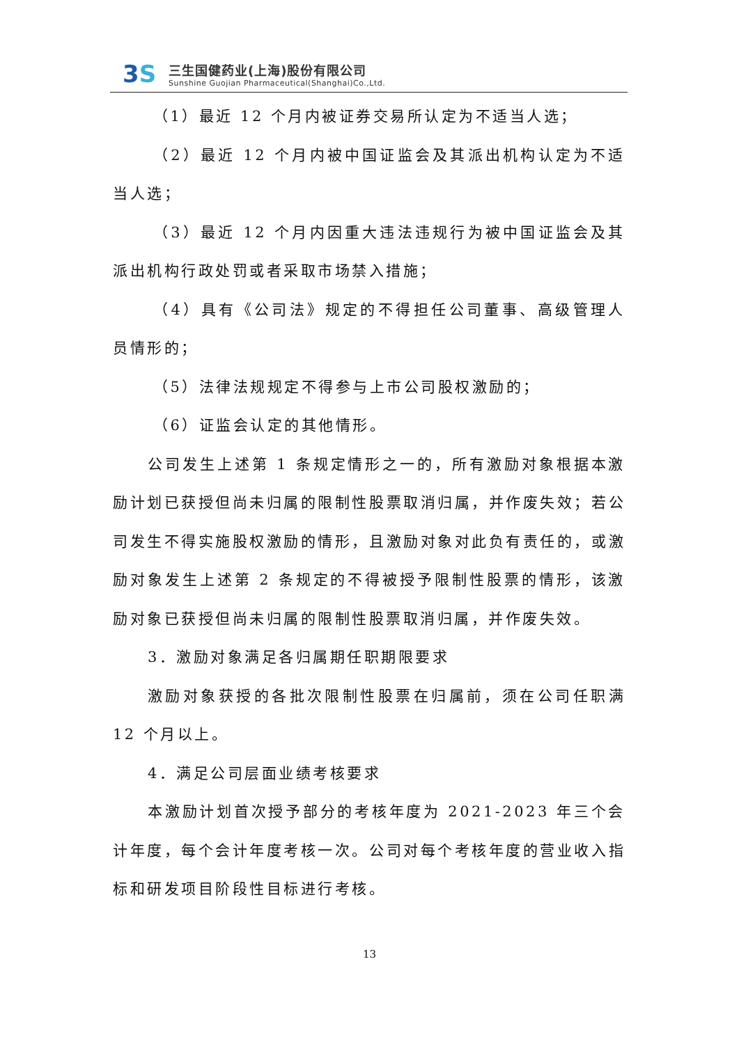3 S
三生国健药业(上海)股份有限公司
Sunshine Guojian Pharmaceutical(Shanghai)Co.,Ltd.
（1）最近 12 个月内被证券交易所认定为不适当人选；
（2）最近 12 个月内被中国证监会及其派出机构认定为不适当人选；
（3）最近 12 个月内因重大违法违规行为被中国证监会及其派出机构行政处罚或者采取市场禁入措施；
（4）具有《公司法》规定的不得担任公司董事、高级管理人员情形的；
（5）法律法规规定不得参与上市公司股权激励的；
（6）证监会认定的其他情形。
公司发生上述第 1 条规定情形之一的，所有激励对象根据本激励计划已获授但尚未归属的限制性股票取消归属，并作废失效；若公司发生不得实施股权激励的情形，且激励对象对此负有责任的，或激励对象发生上述第 2 条规定的不得被授予限制性股票的情形，该激励对象已获授但尚未归属的限制性股票取消归属，并作废失效。
3．激励对象满足各归属期任职期限要求
激励对象获授的各批次限制性股票在归属前，须在公司任职满 12 个月以上。
4．满足公司层面业绩考核要求
本激励计划首次授予部分的考核年度为 2021-2023 年三个会计年度，每个会计年度考核一次。公司对每个考核年度的营业收入指标和研发项目阶段性目标进行考核。
13